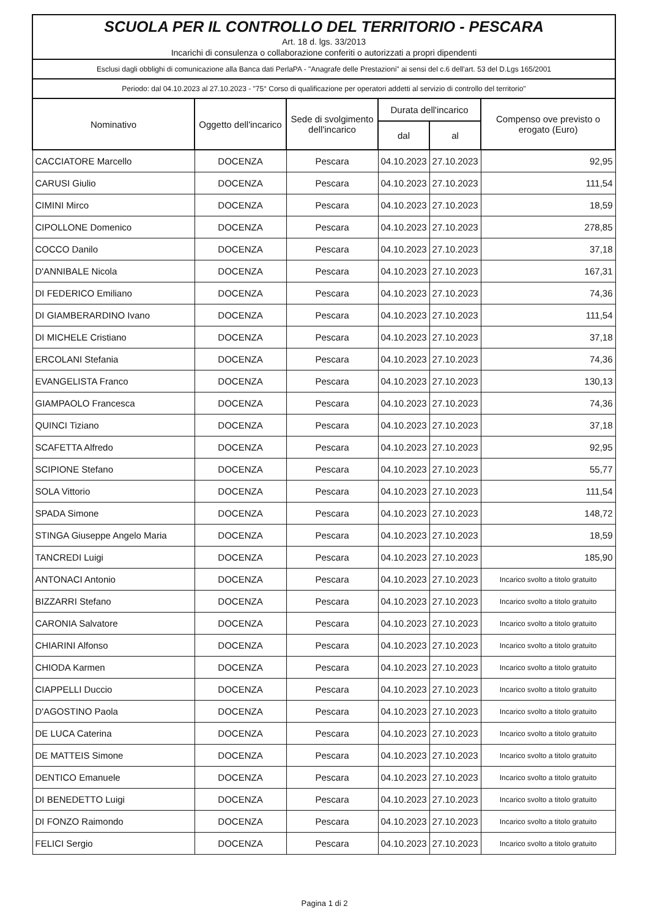SCUOLA PER IL CONTROLLO DEL TERRITORIO - PESCARA
Art. 18 d. lgs. 33/2013
Incarichi di consulenza o collaborazione conferiti o autorizzati a propri dipendenti
Esclusi dagli obblighi di comunicazione alla Banca dati PerlaPA - "Anagrafe delle Prestazioni" ai sensi del c.6 dell'art. 53 del D.Lgs 165/2001
Periodo: dal 04.10.2023 al 27.10.2023 - "75° Corso di qualificazione per operatori addetti al servizio di controllo del territorio"
| Nominativo | Oggetto dell'incarico | Sede di svolgimento dell'incarico | Durata dell'incarico | | Compenso ove previsto o erogato (Euro) |
| --- | --- | --- | --- | --- | --- |
| | | | dal | al | |
| CACCIATORE Marcello | DOCENZA | Pescara | 04.10.2023 | 27.10.2023 | 92,95 |
| CARUSI Giulio | DOCENZA | Pescara | 04.10.2023 | 27.10.2023 | 111,54 |
| CIMINI Mirco | DOCENZA | Pescara | 04.10.2023 | 27.10.2023 | 18,59 |
| CIPOLLONE Domenico | DOCENZA | Pescara | 04.10.2023 | 27.10.2023 | 278,85 |
| COCCO Danilo | DOCENZA | Pescara | 04.10.2023 | 27.10.2023 | 37,18 |
| D'ANNIBALE Nicola | DOCENZA | Pescara | 04.10.2023 | 27.10.2023 | 167,31 |
| DI FEDERICO Emiliano | DOCENZA | Pescara | 04.10.2023 | 27.10.2023 | 74,36 |
| DI GIAMBERARDINO Ivano | DOCENZA | Pescara | 04.10.2023 | 27.10.2023 | 111,54 |
| DI MICHELE Cristiano | DOCENZA | Pescara | 04.10.2023 | 27.10.2023 | 37,18 |
| ERCOLANI Stefania | DOCENZA | Pescara | 04.10.2023 | 27.10.2023 | 74,36 |
| EVANGELISTA Franco | DOCENZA | Pescara | 04.10.2023 | 27.10.2023 | 130,13 |
| GIAMPAOLO Francesca | DOCENZA | Pescara | 04.10.2023 | 27.10.2023 | 74,36 |
| QUINCI Tiziano | DOCENZA | Pescara | 04.10.2023 | 27.10.2023 | 37,18 |
| SCAFETTA Alfredo | DOCENZA | Pescara | 04.10.2023 | 27.10.2023 | 92,95 |
| SCIPIONE Stefano | DOCENZA | Pescara | 04.10.2023 | 27.10.2023 | 55,77 |
| SOLA Vittorio | DOCENZA | Pescara | 04.10.2023 | 27.10.2023 | 111,54 |
| SPADA Simone | DOCENZA | Pescara | 04.10.2023 | 27.10.2023 | 148,72 |
| STINGA Giuseppe Angelo Maria | DOCENZA | Pescara | 04.10.2023 | 27.10.2023 | 18,59 |
| TANCREDI Luigi | DOCENZA | Pescara | 04.10.2023 | 27.10.2023 | 185,90 |
| ANTONACI Antonio | DOCENZA | Pescara | 04.10.2023 | 27.10.2023 | Incarico svolto a titolo gratuito |
| BIZZARRI Stefano | DOCENZA | Pescara | 04.10.2023 | 27.10.2023 | Incarico svolto a titolo gratuito |
| CARONIA Salvatore | DOCENZA | Pescara | 04.10.2023 | 27.10.2023 | Incarico svolto a titolo gratuito |
| CHIARINI Alfonso | DOCENZA | Pescara | 04.10.2023 | 27.10.2023 | Incarico svolto a titolo gratuito |
| CHIODA Karmen | DOCENZA | Pescara | 04.10.2023 | 27.10.2023 | Incarico svolto a titolo gratuito |
| CIAPPELLI Duccio | DOCENZA | Pescara | 04.10.2023 | 27.10.2023 | Incarico svolto a titolo gratuito |
| D'AGOSTINO Paola | DOCENZA | Pescara | 04.10.2023 | 27.10.2023 | Incarico svolto a titolo gratuito |
| DE LUCA Caterina | DOCENZA | Pescara | 04.10.2023 | 27.10.2023 | Incarico svolto a titolo gratuito |
| DE MATTEIS Simone | DOCENZA | Pescara | 04.10.2023 | 27.10.2023 | Incarico svolto a titolo gratuito |
| DENTICO Emanuele | DOCENZA | Pescara | 04.10.2023 | 27.10.2023 | Incarico svolto a titolo gratuito |
| DI BENEDETTO Luigi | DOCENZA | Pescara | 04.10.2023 | 27.10.2023 | Incarico svolto a titolo gratuito |
| DI FONZO Raimondo | DOCENZA | Pescara | 04.10.2023 | 27.10.2023 | Incarico svolto a titolo gratuito |
| FELICI Sergio | DOCENZA | Pescara | 04.10.2023 | 27.10.2023 | Incarico svolto a titolo gratuito |
Pagina 1 di 2